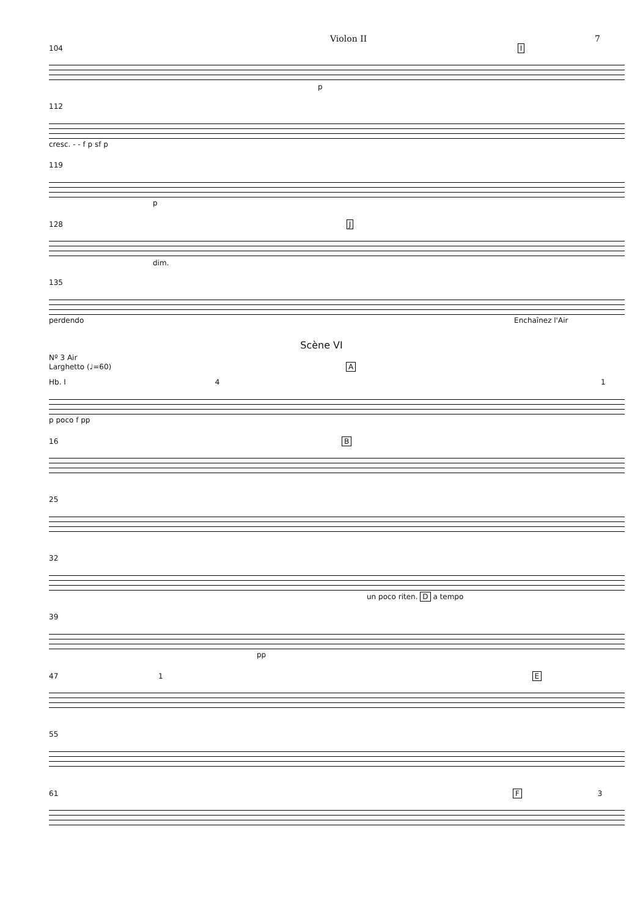Violon II 7
104 I
p
112
cresc. - - f p sf p
119
p
128 J
dim.
135
perdendo Enchaînez l'Air
Scène VI
Nº 3 Air
Larghetto (♩=60) A
Hb. I 4 1
p poco f pp
16 B
25
32
un poco riten. D a tempo
39
pp
47 1 E
55
61 F 3